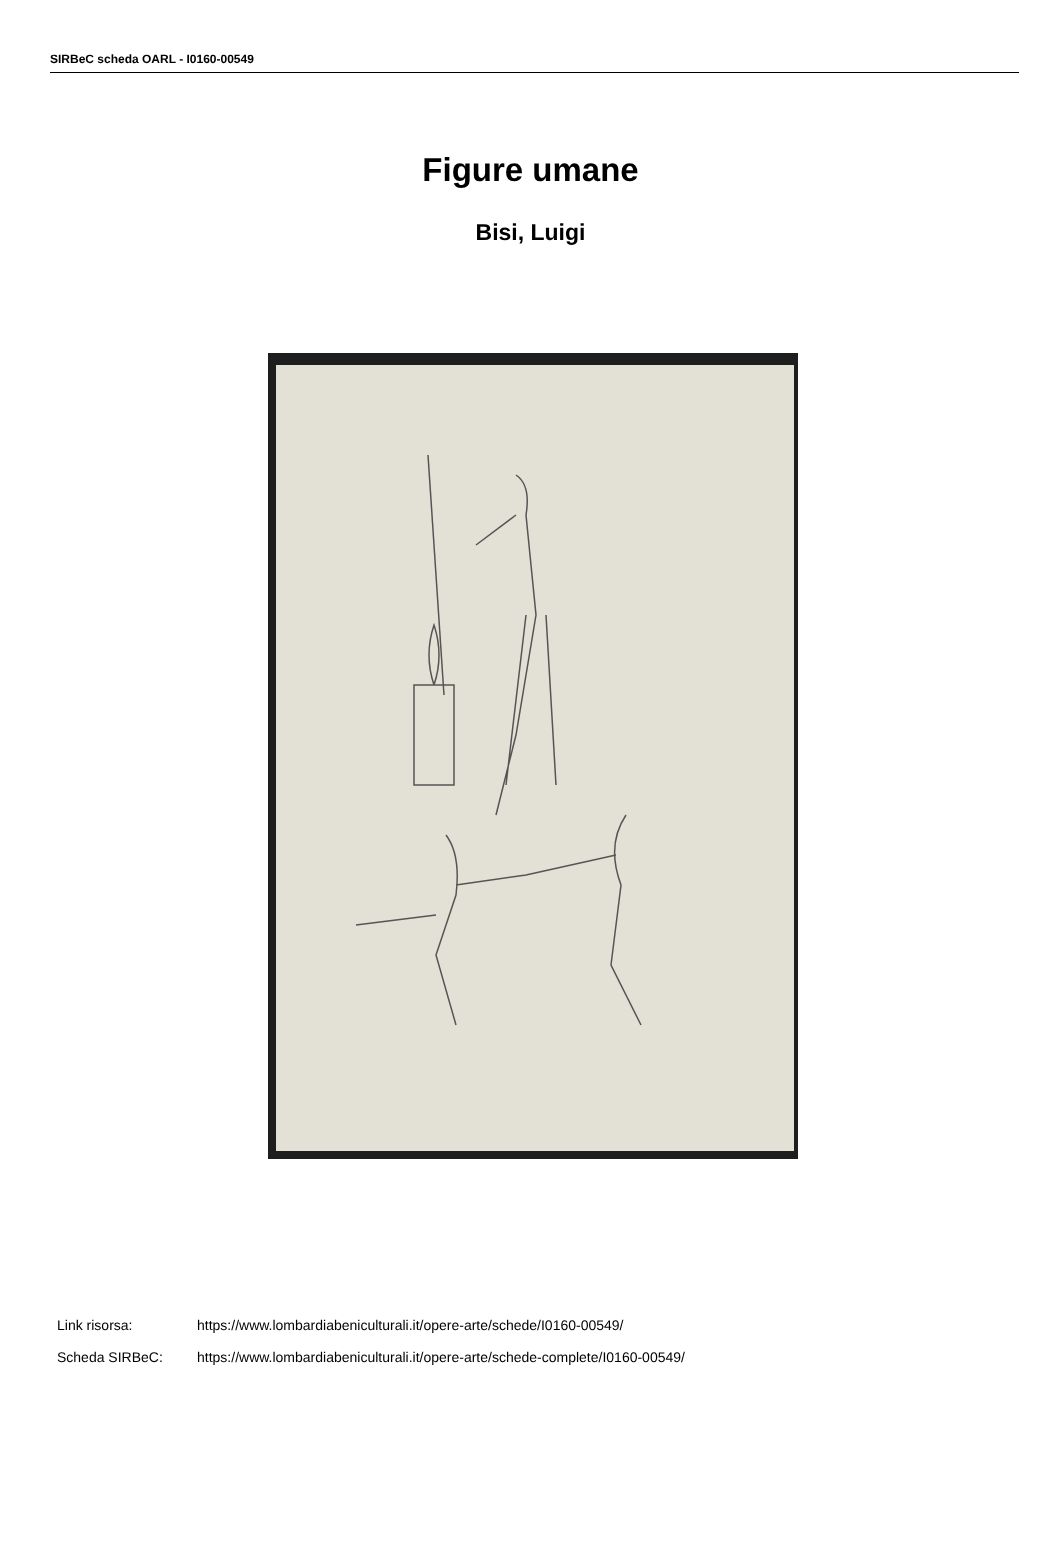SIRBeC scheda OARL - I0160-00549
Figure umane
Bisi, Luigi
Link risorsa: https://www.lombardiabeniculturali.it/opere-arte/schede/I0160-00549/
Scheda SIRBeC: https://www.lombardiabeniculturali.it/opere-arte/schede-complete/I0160-00549/